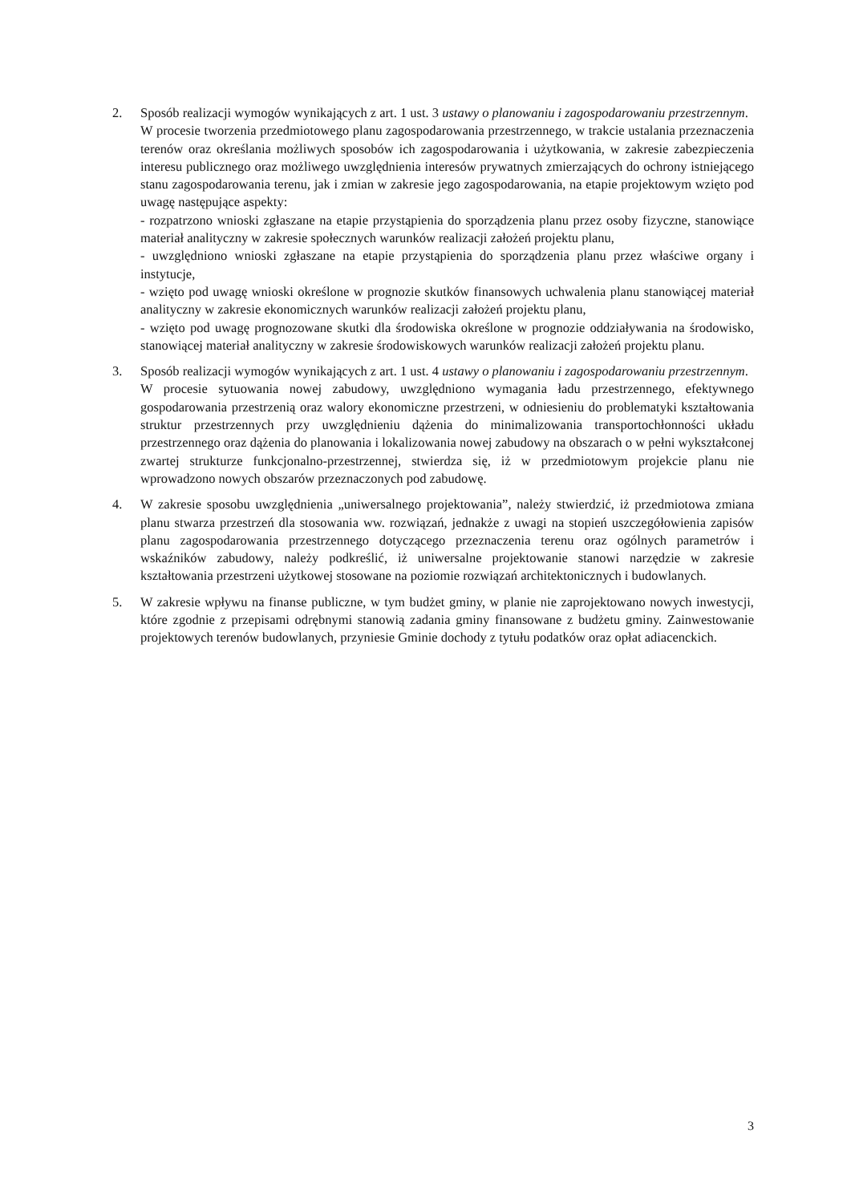2. Sposób realizacji wymogów wynikających z art. 1 ust. 3 ustawy o planowaniu i zagospodarowaniu przestrzennym.
W procesie tworzenia przedmiotowego planu zagospodarowania przestrzennego, w trakcie ustalania przeznaczenia terenów oraz określania możliwych sposobów ich zagospodarowania i użytkowania, w zakresie zabezpieczenia interesu publicznego oraz możliwego uwzględnienia interesów prywatnych zmierzających do ochrony istniejącego stanu zagospodarowania terenu, jak i zmian w zakresie jego zagospodarowania, na etapie projektowym wzięto pod uwagę następujące aspekty:
- rozpatrzono wnioski zgłaszane na etapie przystąpienia do sporządzenia planu przez osoby fizyczne, stanowiące materiał analityczny w zakresie społecznych warunków realizacji założeń projektu planu,
- uwzględniono wnioski zgłaszane na etapie przystąpienia do sporządzenia planu przez właściwe organy i instytucje,
- wzięto pod uwagę wnioski określone w prognozie skutków finansowych uchwalenia planu stanowiącej materiał analityczny w zakresie ekonomicznych warunków realizacji założeń projektu planu,
- wzięto pod uwagę prognozowane skutki dla środowiska określone w prognozie oddziaływania na środowisko, stanowiącej materiał analityczny w zakresie środowiskowych warunków realizacji założeń projektu planu.
3. Sposób realizacji wymogów wynikających z art. 1 ust. 4 ustawy o planowaniu i zagospodarowaniu przestrzennym.
W procesie sytuowania nowej zabudowy, uwzględniono wymagania ładu przestrzennego, efektywnego gospodarowania przestrzenią oraz walory ekonomiczne przestrzeni, w odniesieniu do problematyki kształtowania struktur przestrzennych przy uwzględnieniu dążenia do minimalizowania transportochłonności układu przestrzennego oraz dążenia do planowania i lokalizowania nowej zabudowy na obszarach o w pełni wykształconej zwartej strukturze funkcjonalno-przestrzennej, stwierdza się, iż w przedmiotowym projekcie planu nie wprowadzono nowych obszarów przeznaczonych pod zabudowę.
4. W zakresie sposobu uwzględnienia „uniwersalnego projektowania”, należy stwierdzić, iż przedmiotowa zmiana planu stwarza przestrzeń dla stosowania ww. rozwiązań, jednakże z uwagi na stopień uszczegółowienia zapisów planu zagospodarowania przestrzennego dotyczącego przeznaczenia terenu oraz ogólnych parametrów i wskaźników zabudowy, należy podkreślić, iż uniwersalne projektowanie stanowi narzędzie w zakresie kształtowania przestrzeni użytkowej stosowane na poziomie rozwiązań architektonicznych i budowlanych.
5. W zakresie wpływu na finanse publiczne, w tym budżet gminy, w planie nie zaprojektowano nowych inwestycji, które zgodnie z przepisami odrębnymi stanowią zadania gminy finansowane z budżetu gminy. Zainwestowanie projektowych terenów budowlanych, przyniesie Gminie dochody z tytułu podatków oraz opłat adiacenckich.
3